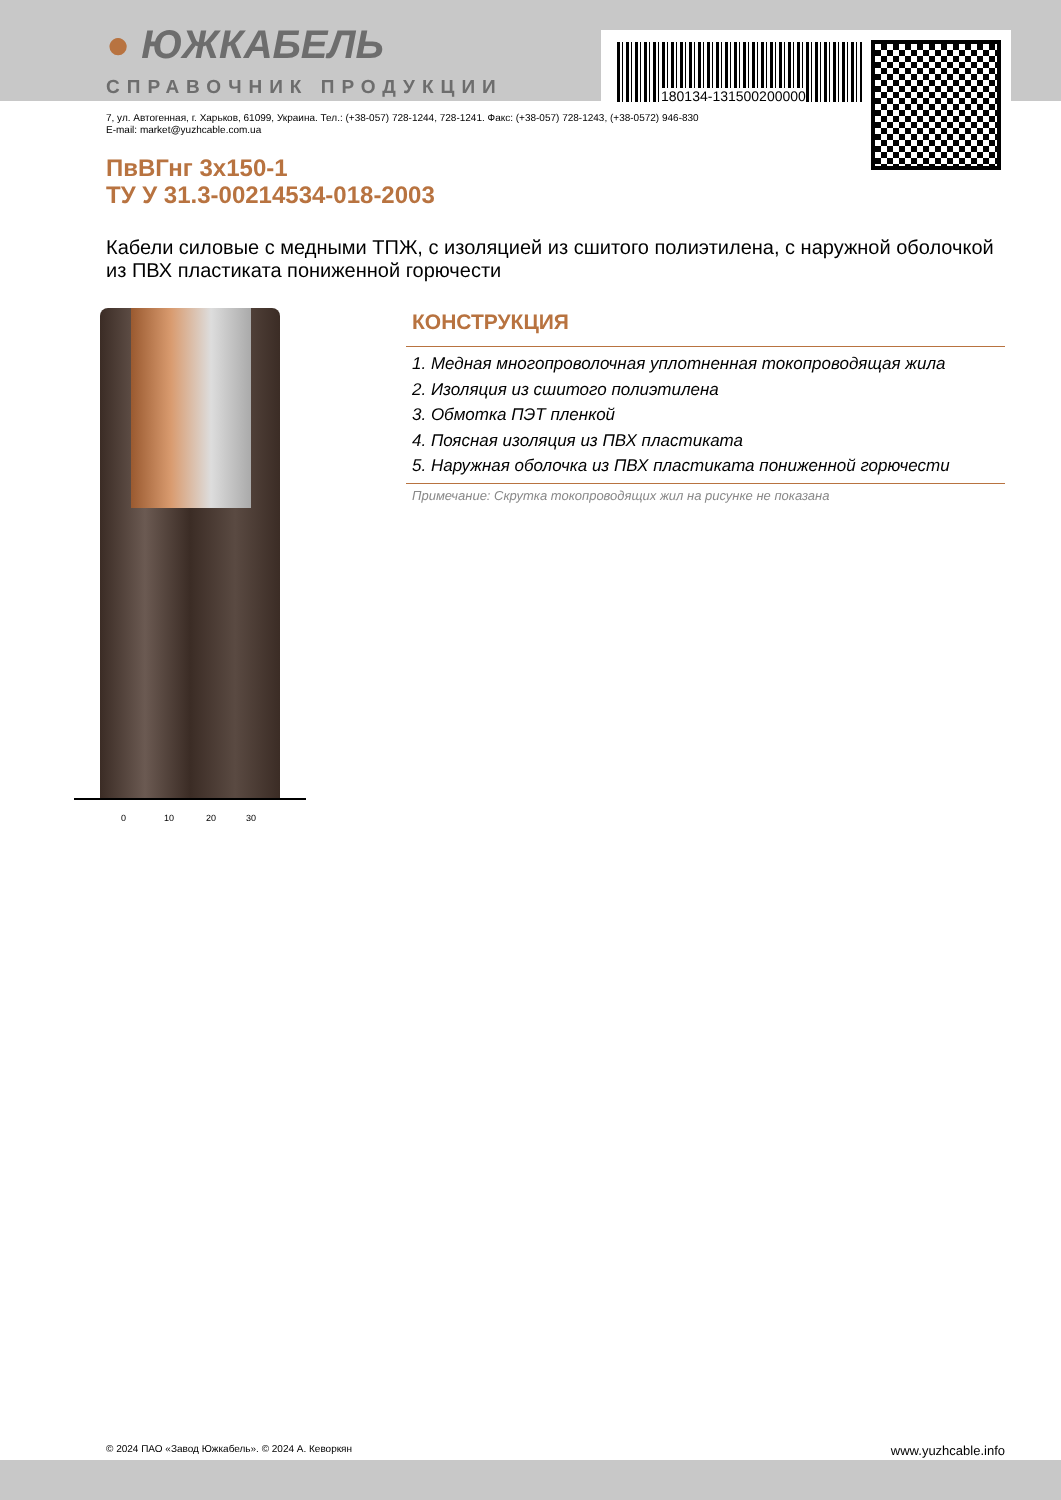180134-131500200000
● ЮЖКАБЕЛЬ
СПРАВОЧНИК ПРОДУКЦИИ
7, ул. Автогенная, г. Харьков, 61099, Украина. Тел.: (+38-057) 728-1244, 728-1241. Факс: (+38-057) 728-1243, (+38-0572) 946-830
E-mail: market@yuzhcable.com.ua
ПвВГнг 3х150-1
ТУ У 31.3-00214534-018-2003
Кабели силовые с медными ТПЖ, с изоляцией из сшитого полиэтилена, с наружной оболочкой из ПВХ пластиката пониженной горючести
0 10 20 30
КОНСТРУКЦИЯ
1. Медная многопроволочная уплотненная токопроводящая жила
2. Изоляция из сшитого полиэтилена
3. Обмотка ПЭТ пленкой
4. Поясная изоляция из ПВХ пластиката
5. Наружная оболочка из ПВХ пластиката пониженной горючести
Примечание: Скрутка токопроводящих жил на рисунке не показана
© 2024 ПАО «Завод Южкабель». © 2024 А. Кеворкян www.yuzhcable.info